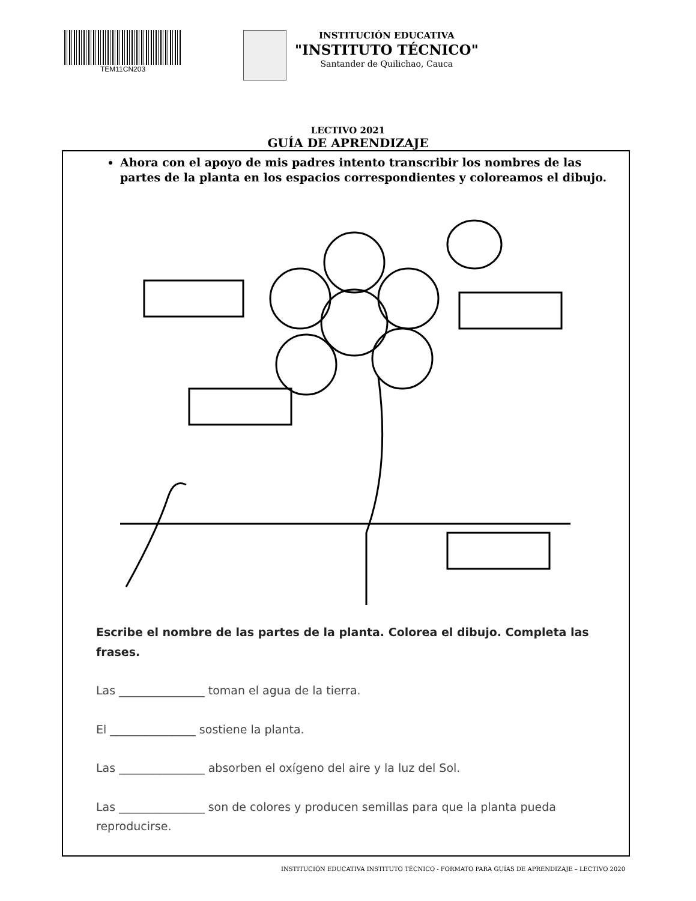TEM11CN203
INSTITUCIÓN EDUCATIVA
"INSTITUTO TÉCNICO"
Santander de Quilichao, Cauca
LECTIVO 2021
GUÍA DE APRENDIZAJE
Ahora con el apoyo de mis padres intento transcribir los nombres de las partes de la planta en los espacios correspondientes y coloreamos el dibujo.
Escribe el nombre de las partes de la planta. Colorea el dibujo. Completa las frases.
Las _______________ toman el agua de la tierra.
El _______________ sostiene la planta.
Las _______________ absorben el oxígeno del aire y la luz del Sol.
Las _______________ son de colores y producen semillas para que la planta pueda reproducirse.
INSTITUCIÓN EDUCATIVA INSTITUTO TÉCNICO - FORMATO PARA GUÍAS DE APRENDIZAJE – LECTIVO 2020